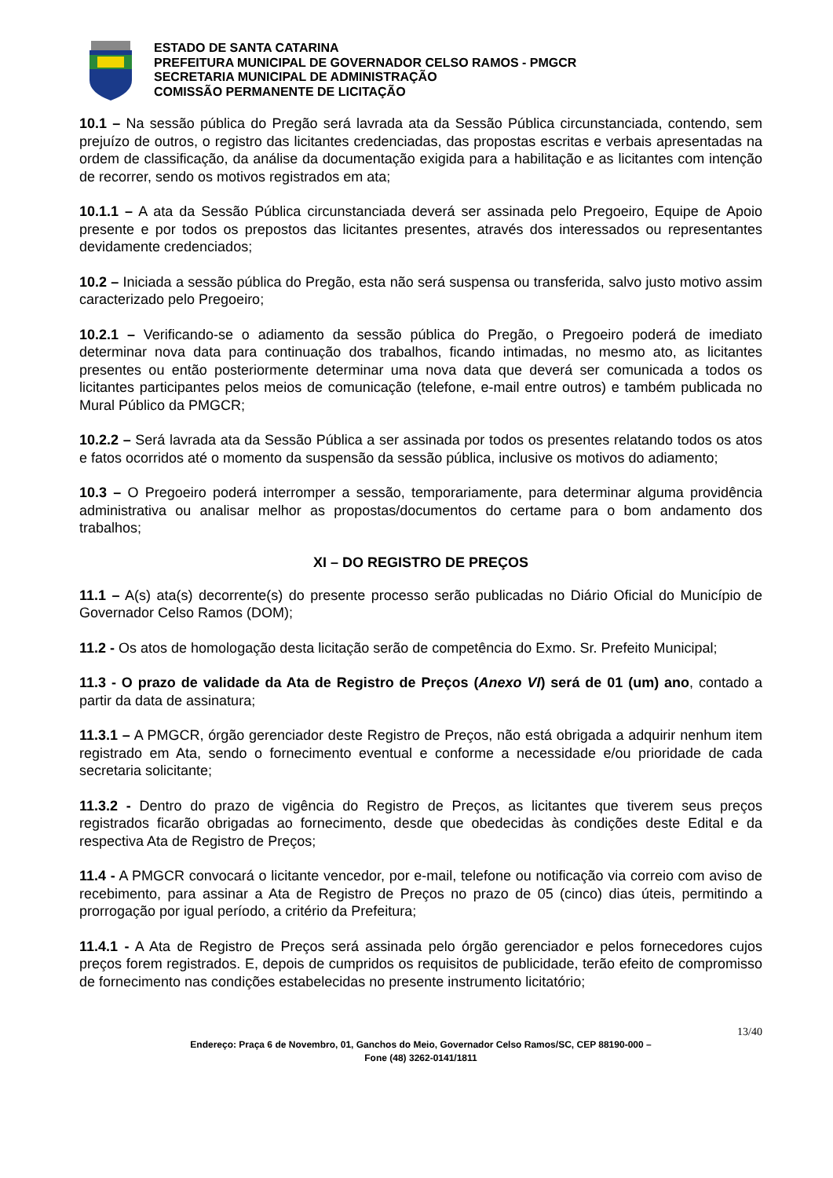ESTADO DE SANTA CATARINA
PREFEITURA MUNICIPAL DE GOVERNADOR CELSO RAMOS - PMGCR
SECRETARIA MUNICIPAL DE ADMINISTRAÇÃO
COMISSÃO PERMANENTE DE LICITAÇÃO
10.1 – Na sessão pública do Pregão será lavrada ata da Sessão Pública circunstanciada, contendo, sem prejuízo de outros, o registro das licitantes credenciadas, das propostas escritas e verbais apresentadas na ordem de classificação, da análise da documentação exigida para a habilitação e as licitantes com intenção de recorrer, sendo os motivos registrados em ata;
10.1.1 – A ata da Sessão Pública circunstanciada deverá ser assinada pelo Pregoeiro, Equipe de Apoio presente e por todos os prepostos das licitantes presentes, através dos interessados ou representantes devidamente credenciados;
10.2 – Iniciada a sessão pública do Pregão, esta não será suspensa ou transferida, salvo justo motivo assim caracterizado pelo Pregoeiro;
10.2.1 – Verificando-se o adiamento da sessão pública do Pregão, o Pregoeiro poderá de imediato determinar nova data para continuação dos trabalhos, ficando intimadas, no mesmo ato, as licitantes presentes ou então posteriormente determinar uma nova data que deverá ser comunicada a todos os licitantes participantes pelos meios de comunicação (telefone, e-mail entre outros) e também publicada no Mural Público da PMGCR;
10.2.2 – Será lavrada ata da Sessão Pública a ser assinada por todos os presentes relatando todos os atos e fatos ocorridos até o momento da suspensão da sessão pública, inclusive os motivos do adiamento;
10.3 – O Pregoeiro poderá interromper a sessão, temporariamente, para determinar alguma providência administrativa ou analisar melhor as propostas/documentos do certame para o bom andamento dos trabalhos;
XI – DO REGISTRO DE PREÇOS
11.1 – A(s) ata(s) decorrente(s) do presente processo serão publicadas no Diário Oficial do Município de Governador Celso Ramos (DOM);
11.2 - Os atos de homologação desta licitação serão de competência do Exmo. Sr. Prefeito Municipal;
11.3 - O prazo de validade da Ata de Registro de Preços (Anexo VI) será de 01 (um) ano, contado a partir da data de assinatura;
11.3.1 – A PMGCR, órgão gerenciador deste Registro de Preços, não está obrigada a adquirir nenhum item registrado em Ata, sendo o fornecimento eventual e conforme a necessidade e/ou prioridade de cada secretaria solicitante;
11.3.2 - Dentro do prazo de vigência do Registro de Preços, as licitantes que tiverem seus preços registrados ficarão obrigadas ao fornecimento, desde que obedecidas às condições deste Edital e da respectiva Ata de Registro de Preços;
11.4 - A PMGCR convocará o licitante vencedor, por e-mail, telefone ou notificação via correio com aviso de recebimento, para assinar a Ata de Registro de Preços no prazo de 05 (cinco) dias úteis, permitindo a prorrogação por igual período, a critério da Prefeitura;
11.4.1 - A Ata de Registro de Preços será assinada pelo órgão gerenciador e pelos fornecedores cujos preços forem registrados. E, depois de cumpridos os requisitos de publicidade, terão efeito de compromisso de fornecimento nas condições estabelecidas no presente instrumento licitatório;
13/40
Endereço: Praça 6 de Novembro, 01, Ganchos do Meio, Governador Celso Ramos/SC, CEP 88190-000 –
Fone (48) 3262-0141/1811